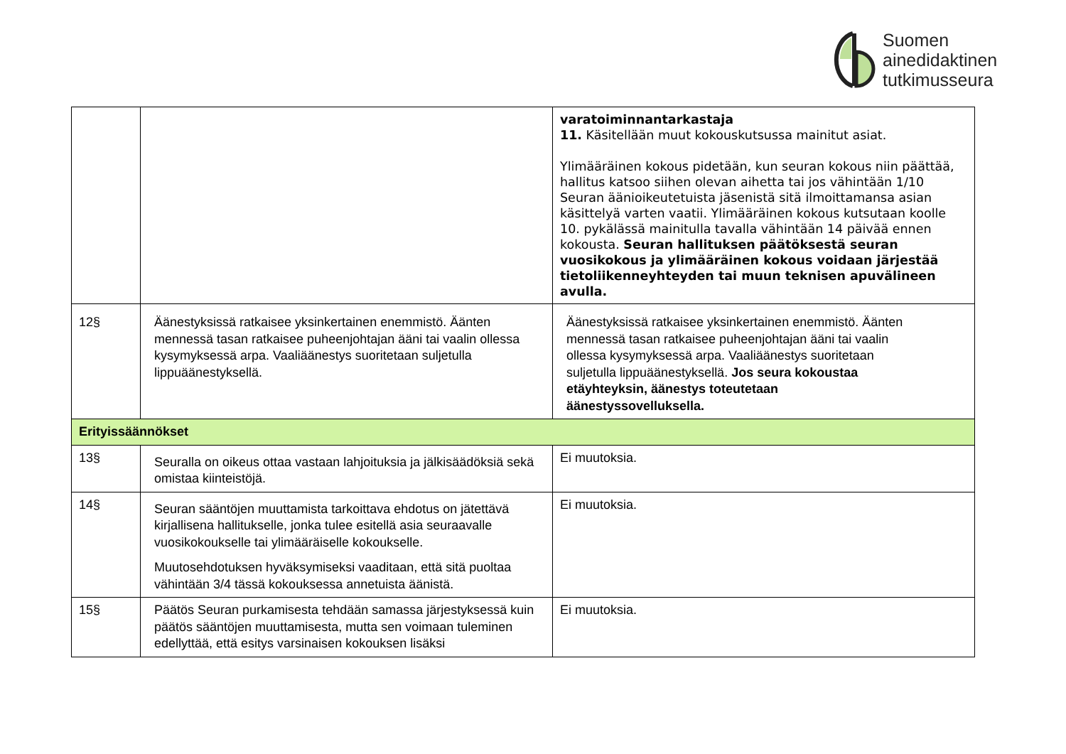Suomen
ainedidaktinen
tutkimusseura
| | | varatoiminnantarkastaja 11. Käsitellään muut kokouskutsussa mainitut asiat. Ylimääräinen kokous pidetään, kun seuran kokous niin päättää, hallitus katsoo siihen olevan aihetta tai jos vähintään 1/10 Seuran äänioikeutetuista jäsenistä sitä ilmoittamansa asian käsittelyä varten vaatii. Ylimääräinen kokous kutsutaan koolle 10. pykälässä mainitulla tavalla vähintään 14 päivää ennen kokousta. Seuran hallituksen päätöksestä seuran vuosikokous ja ylimääräinen kokous voidaan järjestää tietoliikenneyhteyden tai muun teknisen apuvälineen avulla. |
| 12§ | Äänestyksissä ratkaisee yksinkertainen enemmistö. Äänten mennessä tasan ratkaisee puheenjohtajan ääni tai vaalin ollessa kysymyksessä arpa. Vaaliäänestys suoritetaan suljetulla lippuäänestyksellä. | Äänestyksissä ratkaisee yksinkertainen enemmistö. Äänten mennessä tasan ratkaisee puheenjohtajan ääni tai vaalin ollessa kysymyksessä arpa. Vaaliäänestys suoritetaan suljetulla lippuäänestyksellä. Jos seura kokoustaa etäyhteyksin, äänestys toteutetaan äänestyssovelluksella. |
| Erityissäännökset | | |
| 13§ | Seuralla on oikeus ottaa vastaan lahjoituksia ja jälkisäädöksiä sekä omistaa kiinteistöjä. | Ei muutoksia. |
| 14§ | Seuran sääntöjen muuttamista tarkoittava ehdotus on jätettävä kirjallisena hallitukselle, jonka tulee esitellä asia seuraavalle vuosikokoukselle tai ylimääräiselle kokoukselle. Muutosehdotuksen hyväksymiseksi vaaditaan, että sitä puoltaa vähintään 3/4 tässä kokouksessa annetuista äänistä. | Ei muutoksia. |
| 15§ | Päätös Seuran purkamisesta tehdään samassa järjestyksessä kuin päätös sääntöjen muuttamisesta, mutta sen voimaan tuleminen edellyttää, että esitys varsinaisen kokouksen lisäksi | Ei muutoksia. |